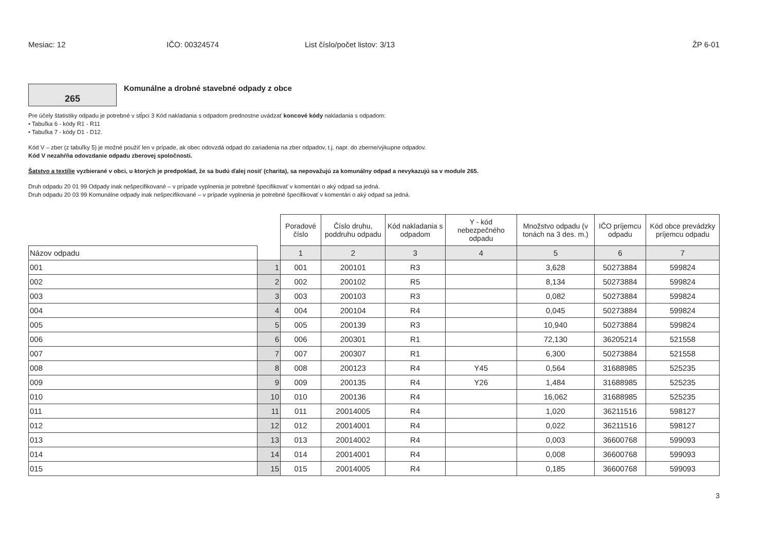Mesiac: 12 IČO: 00324574 List číslo/počet listov: 3/13 ŽP 6-01
265
Komunálne a drobné stavebné odpady z obce
Pre účely štatistiky odpadu je potrebné v stĺpci 3 Kód nakladania s odpadom prednostne uvádzať koncové kódy nakladania s odpadom:
• Tabuľka 6 - kódy R1 - R11
• Tabuľka 7 - kódy D1 - D12.
Kód V – zber (z tabuľky 5) je možné použiť len v prípade, ak obec odovzdá odpad do zariadenia na zber odpadov, t.j. napr. do zberne/výkupne odpadov.
Kód V nezahŕňa odovzdanie odpadu zberovej spoločnosti.
Šatstvo a textílie vyzbierané v obci, u ktorých je predpoklad, že sa budú ďalej nosiť (charita), sa nepovažujú za komunálny odpad a nevykazujú sa v module 265.
Druh odpadu 20 01 99 Odpady inak nešpecifikované – v prípade vyplnenia je potrebné špecifikovať v komentári o aký odpad sa jedná.
Druh odpadu 20 03 99 Komunálne odpady inak nešpecifikované – v prípade vyplnenia je potrebné špecifikovať v komentári o aký odpad sa jedná.
| | | Poradové číslo | Číslo druhu, poddruhu odpadu | Kód nakladania s odpadom | Y - kód nebezpečného odpadu | Množstvo odpadu (v tonách na 3 des. m.) | IČO príjemcu odpadu | Kód obce prevádzky príjemcu odpadu |
| --- | --- | --- | --- | --- | --- | --- | --- | --- |
| Názov odpadu | | 1 | 2 | 3 | 4 | 5 | 6 | 7 |
| 001 | 1 | 001 | 200101 | R3 | | 3,628 | 50273884 | 599824 |
| 002 | 2 | 002 | 200102 | R5 | | 8,134 | 50273884 | 599824 |
| 003 | 3 | 003 | 200103 | R3 | | 0,082 | 50273884 | 599824 |
| 004 | 4 | 004 | 200104 | R4 | | 0,045 | 50273884 | 599824 |
| 005 | 5 | 005 | 200139 | R3 | | 10,940 | 50273884 | 599824 |
| 006 | 6 | 006 | 200301 | R1 | | 72,130 | 36205214 | 521558 |
| 007 | 7 | 007 | 200307 | R1 | | 6,300 | 50273884 | 521558 |
| 008 | 8 | 008 | 200123 | R4 | Y45 | 0,564 | 31688985 | 525235 |
| 009 | 9 | 009 | 200135 | R4 | Y26 | 1,484 | 31688985 | 525235 |
| 010 | 10 | 010 | 200136 | R4 | | 16,062 | 31688985 | 525235 |
| 011 | 11 | 011 | 20014005 | R4 | | 1,020 | 36211516 | 598127 |
| 012 | 12 | 012 | 20014001 | R4 | | 0,022 | 36211516 | 598127 |
| 013 | 13 | 013 | 20014002 | R4 | | 0,003 | 36600768 | 599093 |
| 014 | 14 | 014 | 20014001 | R4 | | 0,008 | 36600768 | 599093 |
| 015 | 15 | 015 | 20014005 | R4 | | 0,185 | 36600768 | 599093 |
3